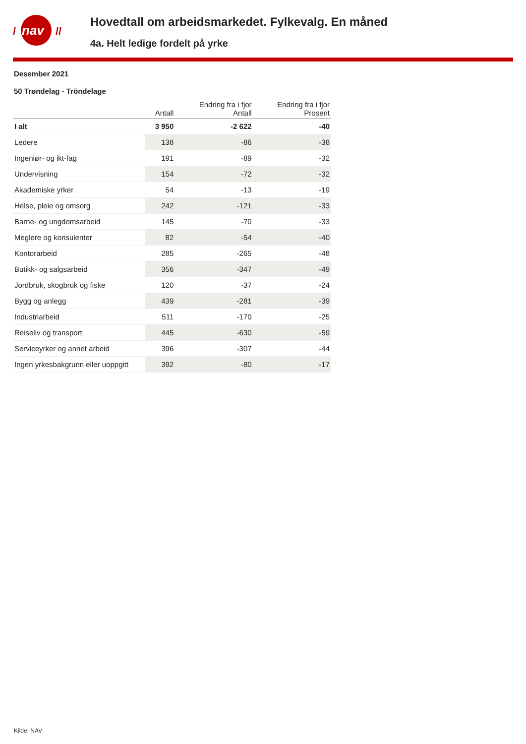/ nav //
Hovedtall om arbeidsmarkedet. Fylkevalg. En måned
4a. Helt ledige fordelt på yrke
Desember 2021
50 Trøndelag - Tröndelage
| | Antall | Endring fra i fjor Antall | Endring fra i fjor Prosent |
| --- | --- | --- | --- |
| I alt | 3 950 | -2 622 | -40 |
| Ledere | 138 | -86 | -38 |
| Ingeniør- og ikt-fag | 191 | -89 | -32 |
| Undervisning | 154 | -72 | -32 |
| Akademiske yrker | 54 | -13 | -19 |
| Helse, pleie og omsorg | 242 | -121 | -33 |
| Barne- og ungdomsarbeid | 145 | -70 | -33 |
| Meglere og konsulenter | 82 | -54 | -40 |
| Kontorarbeid | 285 | -265 | -48 |
| Butikk- og salgsarbeid | 356 | -347 | -49 |
| Jordbruk, skogbruk og fiske | 120 | -37 | -24 |
| Bygg og anlegg | 439 | -281 | -39 |
| Industriarbeid | 511 | -170 | -25 |
| Reiseliv og transport | 445 | -630 | -59 |
| Serviceyrker og annet arbeid | 396 | -307 | -44 |
| Ingen yrkesbakgrunn eller uoppgitt | 392 | -80 | -17 |
Kilde: NAV